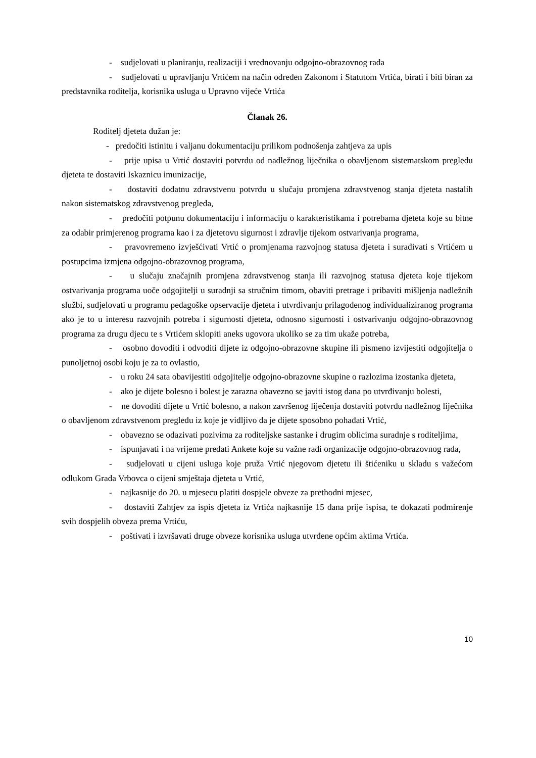- sudjelovati u planiranju, realizaciji i vrednovanju odgojno-obrazovnog rada
- sudjelovati u upravljanju Vrtićem na način određen Zakonom i Statutom Vrtića, birati i biti biran za predstavnika roditelja, korisnika usluga u Upravno vijeće Vrtića
Članak 26.
Roditelj djeteta dužan je:
- predočiti istinitu i valjanu dokumentaciju prilikom podnošenja zahtjeva za upis
- prije upisa u Vrtić dostaviti potvrdu od nadležnog liječnika o obavljenom sistematskom pregledu djeteta te dostaviti Iskaznicu imunizacije,
- dostaviti dodatnu zdravstvenu potvrdu u slučaju promjena zdravstvenog stanja djeteta nastalih nakon sistematskog zdravstvenog pregleda,
- predočiti potpunu dokumentaciju i informaciju o karakteristikama i potrebama djeteta koje su bitne za odabir primjerenog programa kao i za djetetovu sigurnost i zdravlje tijekom ostvarivanja programa,
- pravovremeno izvješćivati Vrtić o promjenama razvojnog statusa djeteta i surađivati s Vrtićem u postupcima izmjena odgojno-obrazovnog programa,
- u slučaju značajnih promjena zdravstvenog stanja ili razvojnog statusa djeteta koje tijekom ostvarivanja programa uoče odgojitelji u suradnji sa stručnim timom, obaviti pretrage i pribaviti mišljenja nadležnih službi, sudjelovati u programu pedagoške opservacije djeteta i utvrđivanju prilagođenog individualiziranog programa ako je to u interesu razvojnih potreba i sigurnosti djeteta, odnosno sigurnosti i ostvarivanju odgojno-obrazovnog programa za drugu djecu te s Vrtićem sklopiti aneks ugovora ukoliko se za tim ukaže potreba,
- osobno dovoditi i odvoditi dijete iz odgojno-obrazovne skupine ili pismeno izvijestiti odgojitelja o punoljetnoj osobi koju je za to ovlastio,
- u roku 24 sata obavijestiti odgojitelje odgojno-obrazovne skupine o razlozima izostanka djeteta,
- ako je dijete bolesno i bolest je zarazna obavezno se javiti istog dana po utvrđivanju bolesti,
- ne dovoditi dijete u Vrtić bolesno, a nakon završenog liječenja dostaviti potvrdu nadležnog liječnika o obavljenom zdravstvenom pregledu iz koje je vidljivo da je dijete sposobno pohađati Vrtić,
- obavezno se odazivati pozivima za roditeljske sastanke i drugim oblicima suradnje s roditeljima,
- ispunjavati i na vrijeme predati Ankete koje su važne radi organizacije odgojno-obrazovnog rada,
- sudjelovati u cijeni usluga koje pruža Vrtić njegovom djetetu ili štićeniku u skladu s važećom odlukom Grada Vrbovca o cijeni smještaja djeteta u Vrtić,
- najkasnije do 20. u mjesecu platiti dospjele obveze za prethodni mjesec,
- dostaviti Zahtjev za ispis djeteta iz Vrtića najkasnije 15 dana prije ispisa, te dokazati podmirenje svih dospjelih obveza prema Vrtiću,
- poštivati i izvršavati druge obveze korisnika usluga utvrđene općim aktima Vrtića.
10